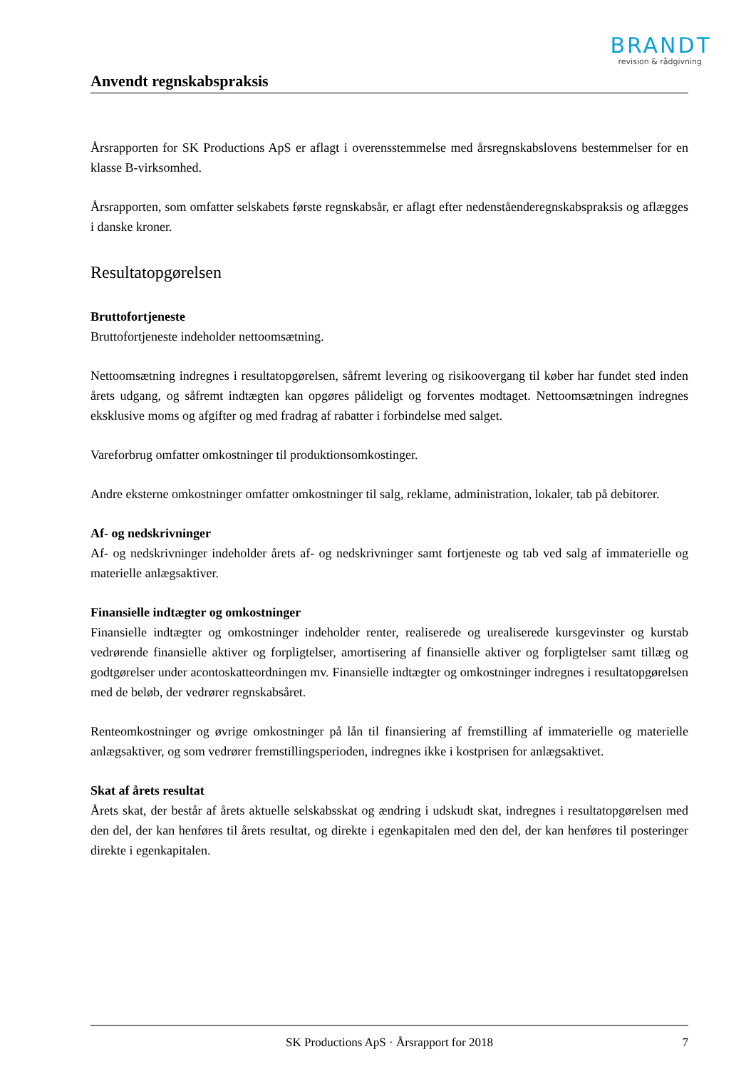BRANDT
revision & rådgivning
Anvendt regnskabspraksis
Årsrapporten for SK Productions ApS er aflagt i overensstemmelse med årsregnskabslovens bestemmelser for en klasse B-virksomhed.
Årsrapporten, som omfatter selskabets første regnskabsår, er aflagt efter nedenståenderegnskabspraksis og aflægges i danske kroner.
Resultatopgørelsen
Bruttofortjeneste
Bruttofortjeneste indeholder nettoomsætning.
Nettoomsætning indregnes i resultatopgørelsen, såfremt levering og risikoovergang til køber har fundet sted inden årets udgang, og såfremt indtægten kan opgøres pålideligt og forventes modtaget. Nettoomsætningen indregnes eksklusive moms og afgifter og med fradrag af rabatter i forbindelse med salget.
Vareforbrug omfatter omkostninger til produktionsomkostinger.
Andre eksterne omkostninger omfatter omkostninger til salg, reklame, administration, lokaler, tab på debitorer.
Af- og nedskrivninger
Af- og nedskrivninger indeholder årets af- og nedskrivninger samt fortjeneste og tab ved salg af immaterielle og materielle anlægsaktiver.
Finansielle indtægter og omkostninger
Finansielle indtægter og omkostninger indeholder renter, realiserede og urealiserede kursgevinster og kurstab vedrørende finansielle aktiver og forpligtelser, amortisering af finansielle aktiver og forpligtelser samt tillæg og godtgørelser under acontoskatteordningen mv. Finansielle indtægter og omkostninger indregnes i resultatopgørelsen med de beløb, der vedrører regnskabsåret.
Renteomkostninger og øvrige omkostninger på lån til finansiering af fremstilling af immaterielle og materielle anlægsaktiver, og som vedrører fremstillingsperioden, indregnes ikke i kostprisen for anlægsaktivet.
Skat af årets resultat
Årets skat, der består af årets aktuelle selskabsskat og ændring i udskudt skat, indregnes i resultatopgørelsen med den del, der kan henføres til årets resultat, og direkte i egenkapitalen med den del, der kan henføres til posteringer direkte i egenkapitalen.
SK Productions ApS · Årsrapport for 2018 7